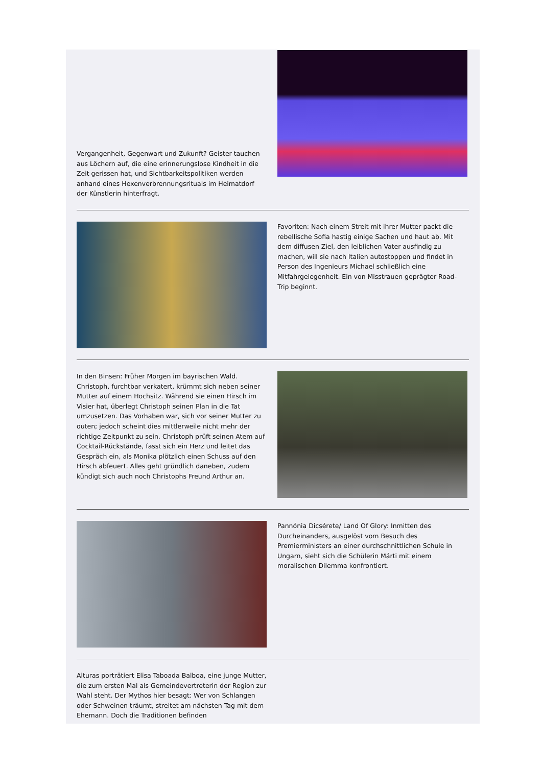Vergangenheit, Gegenwart und Zukunft? Geister tauchen aus Löchern auf, die eine erinnerungslose Kindheit in die Zeit gerissen hat, und Sichtbarkeitspolitiken werden anhand eines Hexenverbrennungsrituals im Heimatdorf der Künstlerin hinterfragt.
Favoriten: Nach einem Streit mit ihrer Mutter packt die rebellische Sofia hastig einige Sachen und haut ab. Mit dem diffusen Ziel, den leiblichen Vater ausfindig zu machen, will sie nach Italien autostoppen und findet in Person des Ingenieurs Michael schließlich eine Mitfahrgelegenheit. Ein von Misstrauen geprägter Road-Trip beginnt.
In den Binsen: Früher Morgen im bayrischen Wald. Christoph, furchtbar verkatert, krümmt sich neben seiner Mutter auf einem Hochsitz. Während sie einen Hirsch im Visier hat, überlegt Christoph seinen Plan in die Tat umzusetzen. Das Vorhaben war, sich vor seiner Mutter zu outen; jedoch scheint dies mittlerweile nicht mehr der richtige Zeitpunkt zu sein. Christoph prüft seinen Atem auf Cocktail-Rückstände, fasst sich ein Herz und leitet das Gespräch ein, als Monika plötzlich einen Schuss auf den Hirsch abfeuert. Alles geht gründlich daneben, zudem kündigt sich auch noch Christophs Freund Arthur an.
Pannónia Dicsérete/ Land Of Glory: Inmitten des Durcheinanders, ausgelöst vom Besuch des Premierministers an einer durchschnittlichen Schule in Ungarn, sieht sich die Schülerin Márti mit einem moralischen Dilemma konfrontiert.
Alturas porträtiert Elisa Taboada Balboa, eine junge Mutter, die zum ersten Mal als Gemeindevertreterin der Region zur Wahl steht. Der Mythos hier besagt: Wer von Schlangen oder Schweinen träumt, streitet am nächsten Tag mit dem Ehemann. Doch die Traditionen befinden